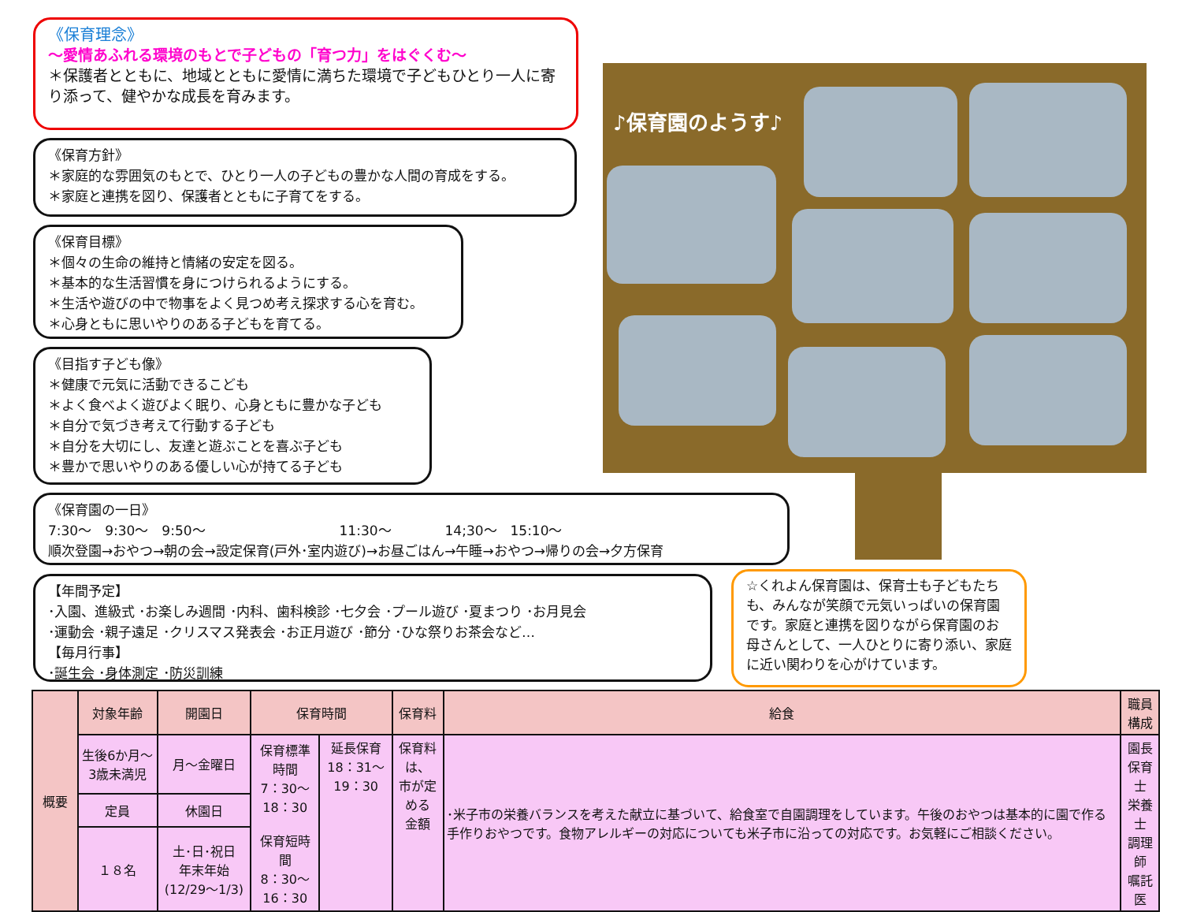《保育理念》
～愛情あふれる環境のもとで子どもの「育つ力」をはぐくむ～
＊保護者とともに、地域とともに愛情に満ちた環境で子どもひとり一人に寄り添って、健やかな成長を育みます。
《保育方針》
＊家庭的な雰囲気のもとで、ひとり一人の子どもの豊かな人間の育成をする。
＊家庭と連携を図り、保護者とともに子育てをする。
《保育目標》
＊個々の生命の維持と情緒の安定を図る。
＊基本的な生活習慣を身につけられるようにする。
＊生活や遊びの中で物事をよく見つめ考え探求する心を育む。
＊心身ともに思いやりのある子どもを育てる。
《目指す子ども像》
＊健康で元気に活動できるこども
＊よく食べよく遊びよく眠り、心身ともに豊かな子ども
＊自分で気づき考えて行動する子ども
＊自分を大切にし、友達と遊ぶことを喜ぶ子ども
＊豊かで思いやりのある優しい心が持てる子ども
♪保育園のようす♪
《保育園の一日》
7:30～　9:30～　9:50～　　　　　　　　　　11:30～　　　　14;30～　15:10～
順次登園→おやつ→朝の会→設定保育(戸外･室内遊び)→お昼ごはん→午睡→おやつ→帰りの会→夕方保育
【年間予定】
･入園、進級式 ･お楽しみ週間 ･内科、歯科検診 ･七夕会 ･プール遊び ･夏まつり ･お月見会
･運動会 ･親子遠足 ･クリスマス発表会 ･お正月遊び ･節分 ･ひな祭りお茶会など…
【毎月行事】
･誕生会 ･身体測定 ･防災訓練
☆くれよん保育園は、保育士も子どもたちも、みんなが笑顔で元気いっぱいの保育園です。家庭と連携を図りながら保育園のお母さんとして、一人ひとりに寄り添い、家庭に近い関わりを心がけています。
| 概要 | 対象年齢 | 開園日 | 保育時間 | | 保育料 | 給食 | 職員構成 |
| --- | --- | --- | --- | --- | --- | --- | --- |
| | 生後6か月～3歳未満児 | 月～金曜日 | 保育標準時間 7：30～18：30 保育短時間 8：30～16：30 | 延長保育 18：31～19：30 | 保育料は、 市が定める 金額 | ･米子市の栄養バランスを考えた献立に基づいて、給食室で自園調理をしています。午後のおやつは基本的に園で作る手作りおやつです。食物アレルギーの対応についても米子市に沿っての対応です。お気軽にご相談ください。 | 園長 保育士 栄養士 調理師 嘱託医 |
| | 定員 | 休園日 | | | | | |
| | １８名 | 土･日･祝日 年末年始(12/29～1/3) | | | | | |